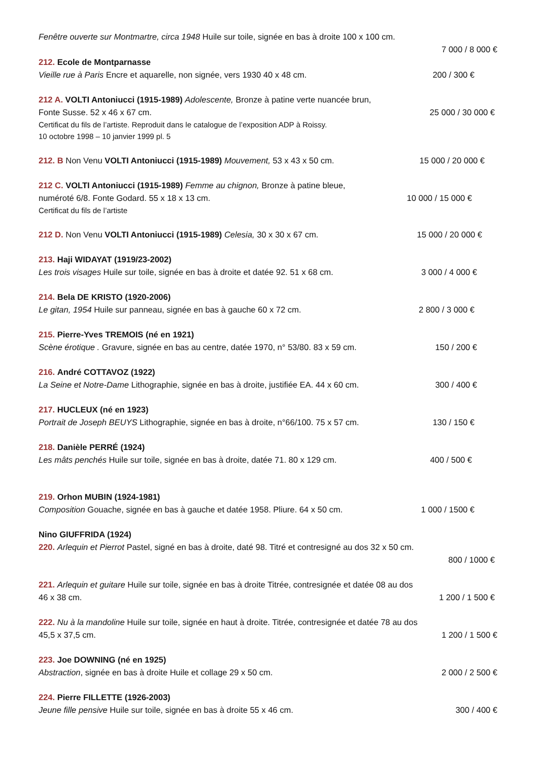Fenêtre ouverte sur Montmartre, circa 1948 Huile sur toile, signée en bas à droite 100 x 100 cm.
7 000 / 8 000 €
212. Ecole de Montparnasse
Vieille rue à Paris Encre et aquarelle, non signée, vers 1930 40 x 48 cm. 200 / 300 €
212 A. VOLTI Antoniucci (1915-1989) Adolescente, Bronze à patine verte nuancée brun,
Fonte Susse. 52 x 46 x 67 cm. 25 000 / 30 000 €
Certificat du fils de l’artiste. Reproduit dans le catalogue de l’exposition ADP à Roissy.
10 octobre 1998 – 10 janvier 1999 pl. 5
212. B Non Venu VOLTI Antoniucci (1915-1989) Mouvement, 53 x 43 x 50 cm. 15 000 / 20 000 €
212 C. VOLTI Antoniucci (1915-1989) Femme au chignon, Bronze à patine bleue,
numéroté 6/8. Fonte Godard. 55 x 18 x 13 cm. 10 000 / 15 000 €
Certificat du fils de l’artiste
212 D. Non Venu VOLTI Antoniucci (1915-1989) Celesia, 30 x 30 x 67 cm. 15 000 / 20 000 €
213. Haji WIDAYAT (1919/23-2002)
Les trois visages Huile sur toile, signée en bas à droite et datée 92. 51 x 68 cm. 3 000 / 4 000 €
214. Bela DE KRISTO (1920-2006)
Le gitan, 1954 Huile sur panneau, signée en bas à gauche 60 x 72 cm. 2 800 / 3 000 €
215. Pierre-Yves TREMOIS (né en 1921)
Scène érotique . Gravure, signée en bas au centre, datée 1970, n° 53/80. 83 x 59 cm. 150 / 200 €
216. André COTTAVOZ (1922)
La Seine et Notre-Dame Lithographie, signée en bas à droite, justifiée EA. 44 x 60 cm. 300 / 400 €
217. HUCLEUX (né en 1923)
Portrait de Joseph BEUYS Lithographie, signée en bas à droite, n°66/100. 75 x 57 cm. 130 / 150 €
218. Danièle PERRÉ (1924)
Les mâts penchés Huile sur toile, signée en bas à droite, datée 71. 80 x 129 cm. 400 / 500 €
219. Orhon MUBIN (1924-1981)
Composition Gouache, signée en bas à gauche et datée 1958. Pliure. 64 x 50 cm. 1 000 / 1500 €
Nino GIUFFRIDA (1924)
220. Arlequin et Pierrot Pastel, signé en bas à droite, daté 98. Titré et contresigné au dos 32 x 50 cm.
800 / 1000 €
221. Arlequin et guitare Huile sur toile, signée en bas à droite Titrée, contresignée et datée 08 au dos
46 x 38 cm. 1 200 / 1 500 €
222. Nu à la mandoline Huile sur toile, signée en haut à droite. Titrée, contresignée et datée 78 au dos
45,5 x 37,5 cm. 1 200 / 1 500 €
223. Joe DOWNING (né en 1925)
Abstraction, signée en bas à droite Huile et collage 29 x 50 cm. 2 000 / 2 500 €
224. Pierre FILLETTE (1926-2003)
Jeune fille pensive Huile sur toile, signée en bas à droite 55 x 46 cm. 300 / 400 €